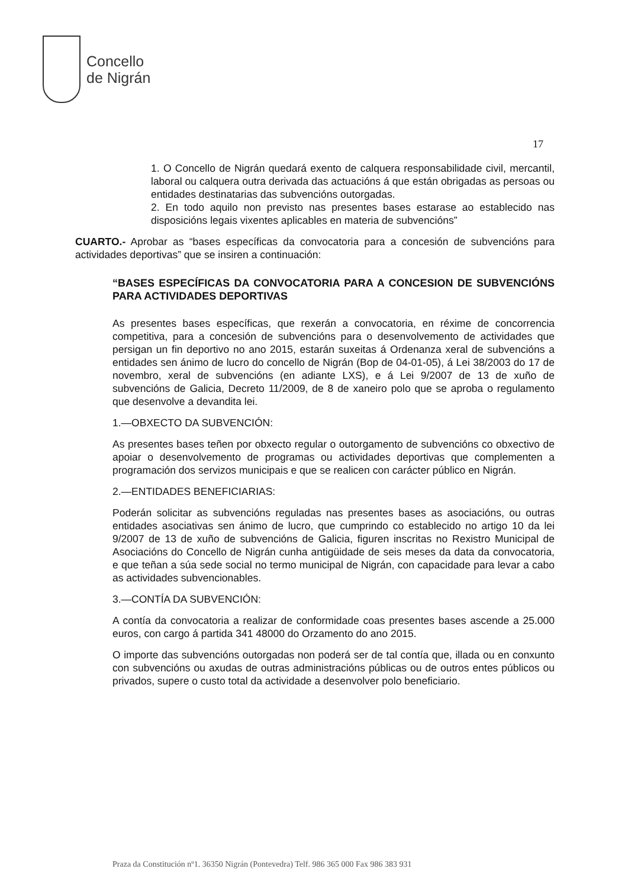Concello
de Nigrán
17
1. O Concello de Nigrán quedará exento de calquera responsabilidade civil, mercantil, laboral ou calquera outra derivada das actuacións á que están obrigadas as persoas ou entidades destinatarias das subvencións outorgadas.
2. En todo aquilo non previsto nas presentes bases estarase ao establecido nas disposicións legais vixentes aplicables en materia de subvencións”
CUARTO.- Aprobar as “bases específicas da convocatoria para a concesión de subvencións para actividades deportivas” que se insiren a continuación:
“BASES ESPECÍFICAS DA CONVOCATORIA PARA A CONCESION DE SUBVENCIÓNS PARA ACTIVIDADES DEPORTIVAS
As presentes bases específicas, que rexerán a convocatoria, en réxime de concorrencia competitiva, para a concesión de subvencións para o desenvolvemento de actividades que persigan un fin deportivo no ano 2015, estarán suxeitas á Ordenanza xeral de subvencións a entidades sen ánimo de lucro do concello de Nigrán (Bop de 04-01-05), á Lei 38/2003 do 17 de novembro, xeral de subvencións (en adiante LXS), e á Lei 9/2007 de 13 de xuño de subvencións de Galicia, Decreto 11/2009, de 8 de xaneiro polo que se aproba o regulamento que desenvolve a devandita lei.
1.—OBXECTO DA SUBVENCIÓN:
As presentes bases teñen por obxecto regular o outorgamento de subvencións co obxectivo de apoiar o desenvolvemento de programas ou actividades deportivas que complementen a programación dos servizos municipais e que se realicen con carácter público en Nigrán.
2.—ENTIDADES BENEFICIARIAS:
Poderán solicitar as subvencións reguladas nas presentes bases as asociacións, ou outras entidades asociativas sen ánimo de lucro, que cumprindo co establecido no artigo 10 da lei 9/2007 de 13 de xuño de subvencións de Galicia, figuren inscritas no Rexistro Municipal de Asociacións do Concello de Nigrán cunha antigüidade de seis meses da data da convocatoria, e que teñan a súa sede social no termo municipal de Nigrán, con capacidade para levar a cabo as actividades subvencionables.
3.—CONTÍA DA SUBVENCIÓN:
A contía da convocatoria a realizar de conformidade coas presentes bases ascende a 25.000 euros, con cargo á partida 341 48000 do Orzamento do ano 2015.
O importe das subvencións outorgadas non poderá ser de tal contía que, illada ou en conxunto con subvencións ou axudas de outras administracións públicas ou de outros entes públicos ou privados, supere o custo total da actividade a desenvolver polo beneficiario.
Praza da Constitución nº1. 36350 Nigrán (Pontevedra) Telf. 986 365 000 Fax 986 383 931